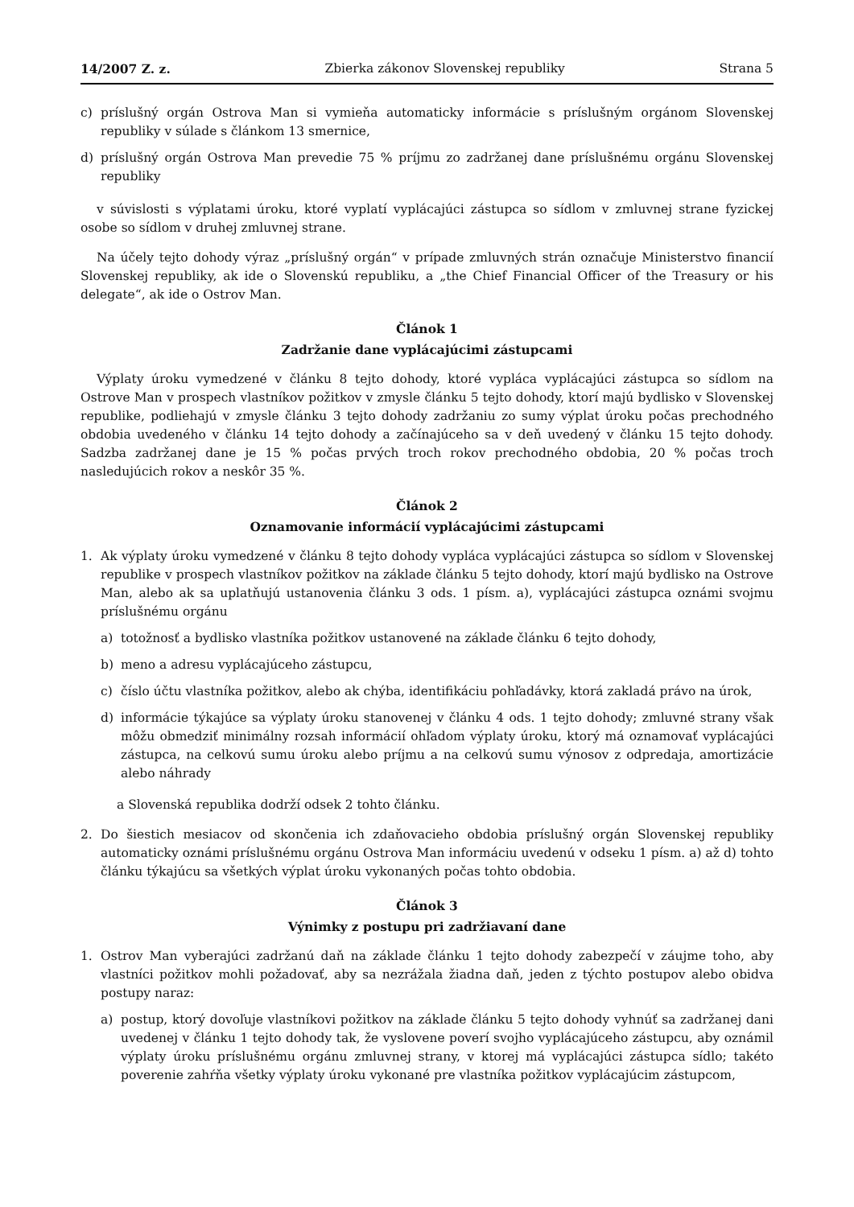14/2007 Z. z. Zbierka zákonov Slovenskej republiky Strana 5
c) príslušný orgán Ostrova Man si vymieňa automaticky informácie s príslušným orgánom Slovenskej republiky v súlade s článkom 13 smernice,
d) príslušný orgán Ostrova Man prevedie 75 % príjmu zo zadržanej dane príslušnému orgánu Slovenskej republiky
v súvislosti s výplatami úroku, ktoré vyplatí vyplácajúci zástupca so sídlom v zmluvnej strane fyzickej osobe so sídlom v druhej zmluvnej strane.
Na účely tejto dohody výraz „príslušný orgán“ v prípade zmluvných strán označuje Ministerstvo financií Slovenskej republiky, ak ide o Slovenskú republiku, a „the Chief Financial Officer of the Treasury or his delegate“, ak ide o Ostrov Man.
Článok 1
Zadržanie dane vyplácajúcimi zástupcami
Výplaty úroku vymedzené v článku 8 tejto dohody, ktoré vypláca vyplácajúci zástupca so sídlom na Ostrove Man v prospech vlastníkov požitkov v zmysle článku 5 tejto dohody, ktorí majú bydlisko v Slovenskej republike, podliehajú v zmysle článku 3 tejto dohody zadržaniu zo sumy výplat úroku počas prechodného obdobia uvedeného v článku 14 tejto dohody a začínajúceho sa v deň uvedený v článku 15 tejto dohody. Sadzba zadržanej dane je 15 % počas prvých troch rokov prechodného obdobia, 20 % počas troch nasledujúcich rokov a neskôr 35 %.
Článok 2
Oznamovanie informácií vyplácajúcimi zástupcami
1. Ak výplaty úroku vymedzené v článku 8 tejto dohody vypláca vyplácajúci zástupca so sídlom v Slovenskej republike v prospech vlastníkov požitkov na základe článku 5 tejto dohody, ktorí majú bydlisko na Ostrove Man, alebo ak sa uplatňujú ustanovenia článku 3 ods. 1 písm. a), vyplácajúci zástupca oznámi svojmu príslušnému orgánu
a) totožnosť a bydlisko vlastníka požitkov ustanovené na základe článku 6 tejto dohody,
b) meno a adresu vyplácajúceho zástupcu,
c) číslo účtu vlastníka požitkov, alebo ak chýba, identifikáciu pohľadávky, ktorá zakladá právo na úrok,
d) informácie týkajúce sa výplaty úroku stanovenej v článku 4 ods. 1 tejto dohody; zmluvné strany však môžu obmedziť minimálny rozsah informácií ohľadom výplaty úroku, ktorý má oznamovať vyplácajúci zástupca, na celkovú sumu úroku alebo príjmu a na celkovú sumu výnosov z odpredaja, amortizácie alebo náhrady
a Slovenská republika dodrží odsek 2 tohto článku.
2. Do šiestich mesiacov od skončenia ich zdaňovacieho obdobia príslušný orgán Slovenskej republiky automaticky oznámi príslušnému orgánu Ostrova Man informáciu uvedenú v odseku 1 písm. a) až d) tohto článku týkajúcu sa všetkých výplat úroku vykonaných počas tohto obdobia.
Článok 3
Výnimky z postupu pri zadržiavaní dane
1. Ostrov Man vyberajúci zadržanú daň na základe článku 1 tejto dohody zabezpečí v záujme toho, aby vlastníci požitkov mohli požadovať, aby sa nezrážala žiadna daň, jeden z týchto postupov alebo obidva postupy naraz:
a) postup, ktorý dovoľuje vlastníkovi požitkov na základe článku 5 tejto dohody vyhnúť sa zadržanej dani uvedenej v článku 1 tejto dohody tak, že vyslovene poverí svojho vyplácajúceho zástupcu, aby oznámil výplaty úroku príslušnému orgánu zmluvnej strany, v ktorej má vyplácajúci zástupca sídlo; takéto poverenie zahŕňa všetky výplaty úroku vykonané pre vlastníka požitkov vyplácajúcim zástupcom,